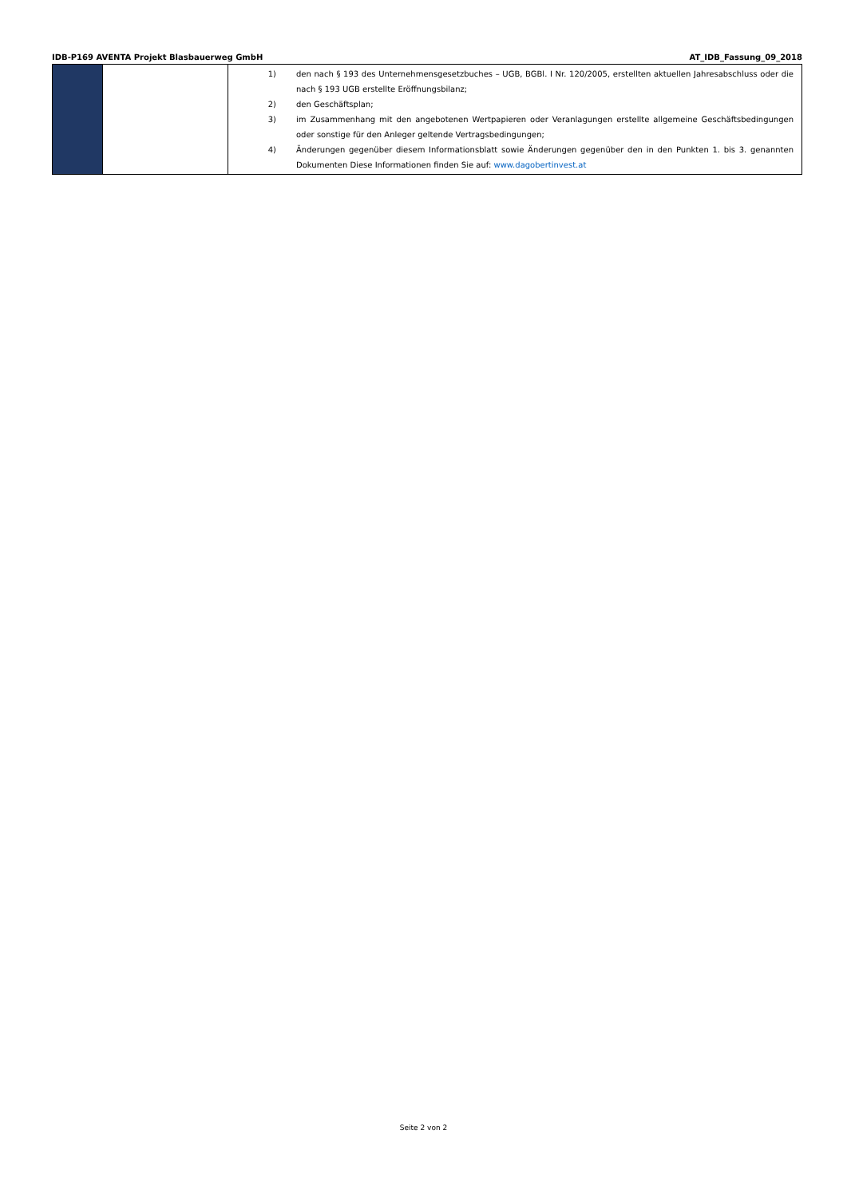IDB-P169 AVENTA Projekt Blasbauerweg GmbH AT_IDB_Fassung_09_2018
| | | 1) den nach § 193 des Unternehmensgesetzbuches – UGB, BGBl. I Nr. 120/2005, erstellten aktuellen Jahresabschluss oder die nach § 193 UGB erstellte Eröffnungsbilanz; 2) den Geschäftsplan; 3) im Zusammenhang mit den angebotenen Wertpapieren oder Veranlagungen erstellte allgemeine Geschäftsbedingungen oder sonstige für den Anleger geltende Vertragsbedingungen; 4) Änderungen gegenüber diesem Informationsblatt sowie Änderungen gegenüber den in den Punkten 1. bis 3. genannten Dokumenten Diese Informationen finden Sie auf: www.dagobertinvest.at |
Seite 2 von 2